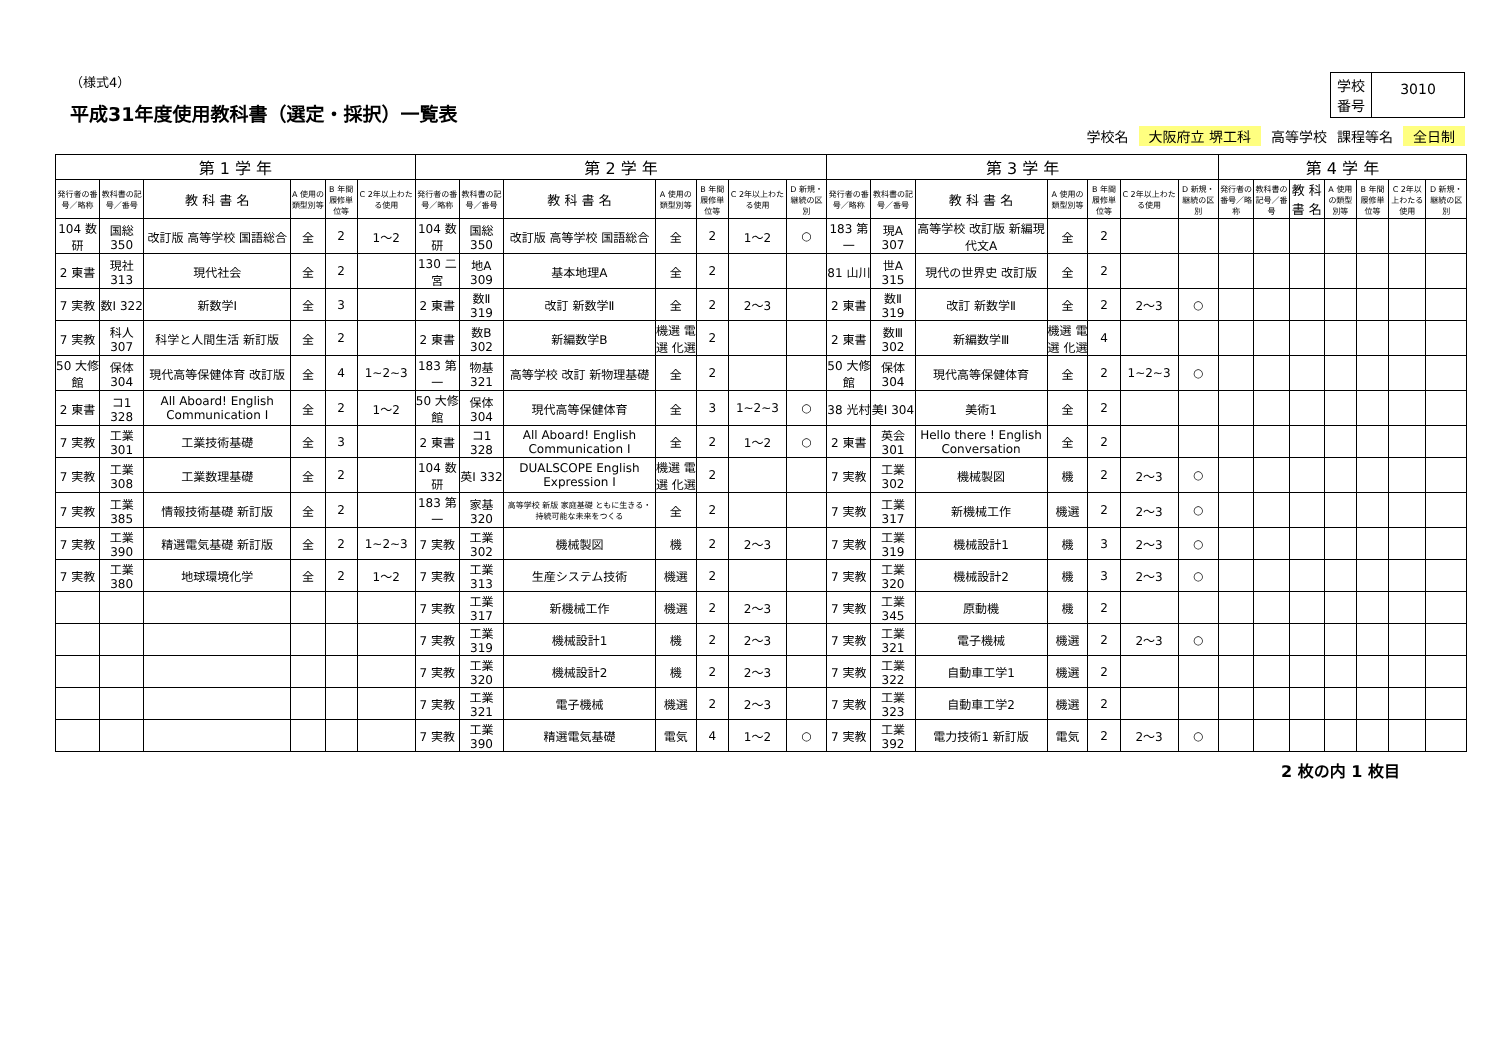学校
番号
3010
（様式4）
平成31年度使用教科書（選定・採択）一覧表
学校名 大阪府立 堺工科 高等学校 課程等名 全日制
| 第 1 学 年 | | | | | | 第 2 学 年 | | | | | | | 第 3 学 年 | | | | | | | 第 4 学 年 | | | | | | |
| 発行者の番号／略称 | 教科書の記号／番号 | 教 科 書 名 | A 使用の類型別等 | B 年間履修単位等 | C 2年以上わたる使用 | 発行者の番号／略称 | 教科書の記号／番号 | 教 科 書 名 | A 使用の類型別等 | B 年間履修単位等 | C 2年以上わたる使用 | D 新規・継続の区別 | 発行者の番号／略称 | 教科書の記号／番号 | 教 科 書 名 | A 使用の類型別等 | B 年間履修単位等 | C 2年以上わたる使用 | D 新規・継続の区別 | 発行者の番号／略称 | 教科書の記号／番号 | 教 科 書 名 | A 使用の類型別等 | B 年間履修単位等 | C 2年以上わたる使用 | D 新規・継続の区別 |
| 104 数研 | 国総 350 | 改訂版 高等学校 国語総合 | 全 | 2 | 1～2 | 104 数研 | 国総 350 | 改訂版 高等学校 国語総合 | 全 | 2 | 1～2 | ○ | 183 第一 | 現A 307 | 高等学校 改訂版 新編現代文A | 全 | 2 | | | | | | | | | |
| 2 東書 | 現社 313 | 現代社会 | 全 | 2 | | 130 二宮 | 地A 309 | 基本地理A | 全 | 2 | | | 81 山川 | 世A 315 | 現代の世界史 改訂版 | 全 | 2 | | | | | | | | | |
| 7 実教 | 数Ⅰ 322 | 新数学Ⅰ | 全 | 3 | | 2 東書 | 数Ⅱ 319 | 改訂 新数学Ⅱ | 全 | 2 | 2～3 | | 2 東書 | 数Ⅱ 319 | 改訂 新数学Ⅱ | 全 | 2 | 2～3 | ○ | | | | | | | |
| 7 実教 | 科人 307 | 科学と人間生活 新訂版 | 全 | 2 | | 2 東書 | 数B 302 | 新編数学B | 機選 電選 化選 | 2 | | | 2 東書 | 数Ⅲ 302 | 新編数学Ⅲ | 機選 電選 化選 | 4 | | | | | | | | | |
| 50 大修館 | 保体 304 | 現代高等保健体育 改訂版 | 全 | 4 | 1~2~3 | 183 第一 | 物基 321 | 高等学校 改訂 新物理基礎 | 全 | 2 | | | 50 大修館 | 保体 304 | 現代高等保健体育 | 全 | 2 | 1~2~3 | ○ | | | | | | | |
| 2 東書 | コ1 328 | All Aboard! English Communication Ⅰ | 全 | 2 | 1～2 | 50 大修館 | 保体 304 | 現代高等保健体育 | 全 | 3 | 1~2~3 | ○ | 38 光村 | 美Ⅰ 304 | 美術1 | 全 | 2 | | | | | | | | | |
| 7 実教 | 工業 301 | 工業技術基礎 | 全 | 3 | | 2 東書 | コ1 328 | All Aboard! English Communication Ⅰ | 全 | 2 | 1～2 | ○ | 2 東書 | 英会 301 | Hello there ! English Conversation | 全 | 2 | | | | | | | | | |
| 7 実教 | 工業 308 | 工業数理基礎 | 全 | 2 | | 104 数研 | 英Ⅰ 332 | DUALSCOPE English Expression Ⅰ | 機選 電選 化選 | 2 | | | 7 実教 | 工業 302 | 機械製図 | 機 | 2 | 2～3 | ○ | | | | | | | |
| 7 実教 | 工業 385 | 情報技術基礎 新訂版 | 全 | 2 | | 183 第一 | 家基 320 | 高等学校 新版 家庭基礎 ともに生きる・持続可能な未来をつくる | 全 | 2 | | | 7 実教 | 工業 317 | 新機械工作 | 機選 | 2 | 2～3 | ○ | | | | | | | |
| 7 実教 | 工業 390 | 精選電気基礎 新訂版 | 全 | 2 | 1~2~3 | 7 実教 | 工業 302 | 機械製図 | 機 | 2 | 2～3 | | 7 実教 | 工業 319 | 機械設計1 | 機 | 3 | 2～3 | ○ | | | | | | | |
| 7 実教 | 工業 380 | 地球環境化学 | 全 | 2 | 1～2 | 7 実教 | 工業 313 | 生産システム技術 | 機選 | 2 | | | 7 実教 | 工業 320 | 機械設計2 | 機 | 3 | 2～3 | ○ | | | | | | | |
| | | | | | | 7 実教 | 工業 317 | 新機械工作 | 機選 | 2 | 2～3 | | 7 実教 | 工業 345 | 原動機 | 機 | 2 | | | | | | | | | |
| | | | | | | 7 実教 | 工業 319 | 機械設計1 | 機 | 2 | 2～3 | | 7 実教 | 工業 321 | 電子機械 | 機選 | 2 | 2～3 | ○ | | | | | | | |
| | | | | | | 7 実教 | 工業 320 | 機械設計2 | 機 | 2 | 2～3 | | 7 実教 | 工業 322 | 自動車工学1 | 機選 | 2 | | | | | | | | | |
| | | | | | | 7 実教 | 工業 321 | 電子機械 | 機選 | 2 | 2～3 | | 7 実教 | 工業 323 | 自動車工学2 | 機選 | 2 | | | | | | | | | |
| | | | | | | 7 実教 | 工業 390 | 精選電気基礎 | 電気 | 4 | 1～2 | ○ | 7 実教 | 工業 392 | 電力技術1 新訂版 | 電気 | 2 | 2～3 | ○ | | | | | | | |
2 枚の内 1 枚目